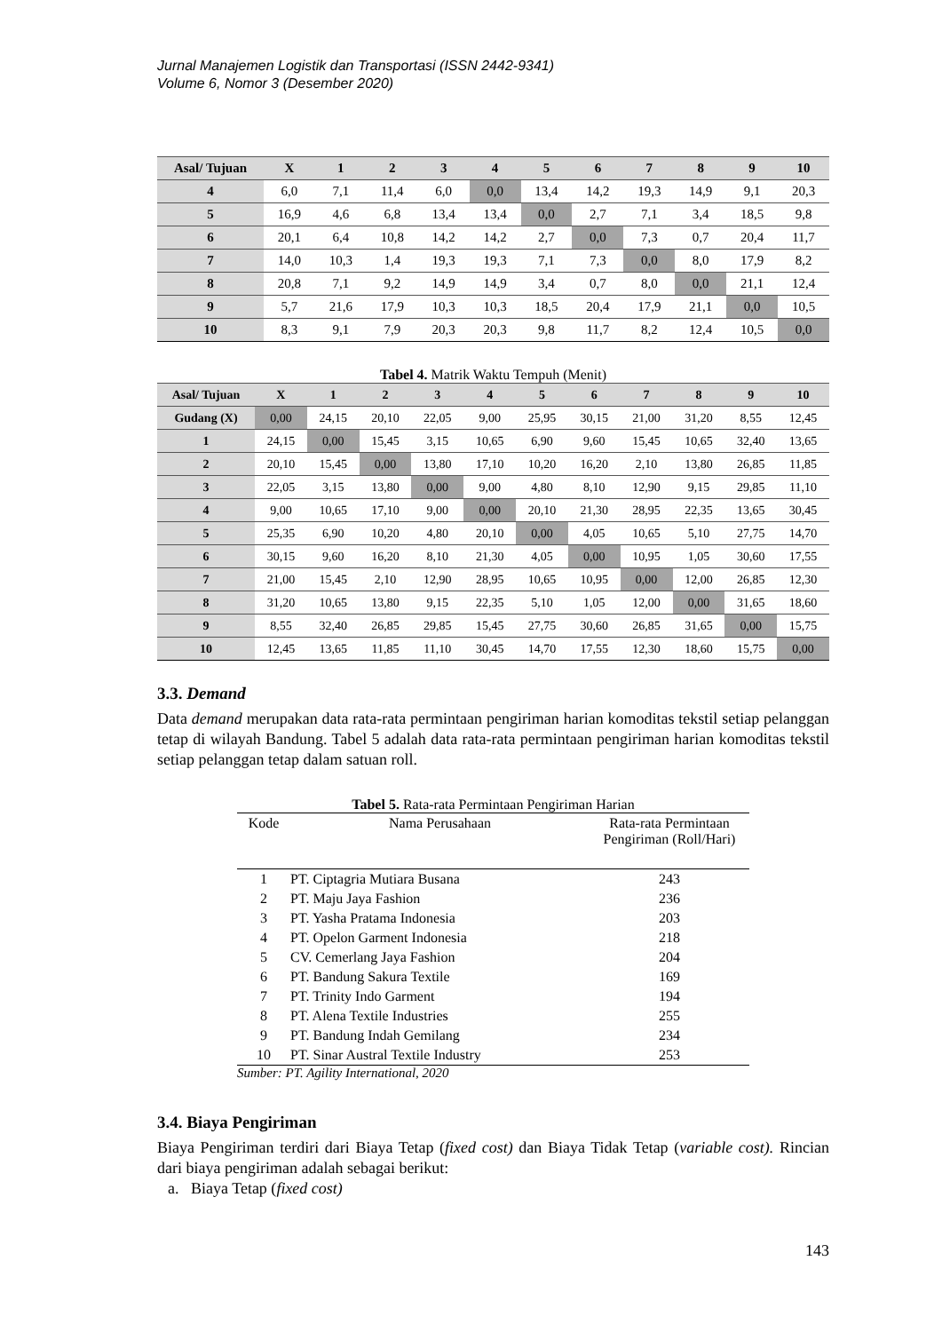Jurnal Manajemen Logistik dan Transportasi (ISSN 2442-9341)
Volume 6, Nomor 3 (Desember 2020)
| Asal/ Tujuan | X | 1 | 2 | 3 | 4 | 5 | 6 | 7 | 8 | 9 | 10 |
| --- | --- | --- | --- | --- | --- | --- | --- | --- | --- | --- | --- |
| 4 | 6,0 | 7,1 | 11,4 | 6,0 | 0,0 | 13,4 | 14,2 | 19,3 | 14,9 | 9,1 | 20,3 |
| 5 | 16,9 | 4,6 | 6,8 | 13,4 | 13,4 | 0,0 | 2,7 | 7,1 | 3,4 | 18,5 | 9,8 |
| 6 | 20,1 | 6,4 | 10,8 | 14,2 | 14,2 | 2,7 | 0,0 | 7,3 | 0,7 | 20,4 | 11,7 |
| 7 | 14,0 | 10,3 | 1,4 | 19,3 | 19,3 | 7,1 | 7,3 | 0,0 | 8,0 | 17,9 | 8,2 |
| 8 | 20,8 | 7,1 | 9,2 | 14,9 | 14,9 | 3,4 | 0,7 | 8,0 | 0,0 | 21,1 | 12,4 |
| 9 | 5,7 | 21,6 | 17,9 | 10,3 | 10,3 | 18,5 | 20,4 | 17,9 | 21,1 | 0,0 | 10,5 |
| 10 | 8,3 | 9,1 | 7,9 | 20,3 | 20,3 | 9,8 | 11,7 | 8,2 | 12,4 | 10,5 | 0,0 |
Tabel 4. Matrik Waktu Tempuh (Menit)
| Asal/ Tujuan | X | 1 | 2 | 3 | 4 | 5 | 6 | 7 | 8 | 9 | 10 |
| --- | --- | --- | --- | --- | --- | --- | --- | --- | --- | --- | --- |
| Gudang (X) | 0,00 | 24,15 | 20,10 | 22,05 | 9,00 | 25,95 | 30,15 | 21,00 | 31,20 | 8,55 | 12,45 |
| 1 | 24,15 | 0,00 | 15,45 | 3,15 | 10,65 | 6,90 | 9,60 | 15,45 | 10,65 | 32,40 | 13,65 |
| 2 | 20,10 | 15,45 | 0,00 | 13,80 | 17,10 | 10,20 | 16,20 | 2,10 | 13,80 | 26,85 | 11,85 |
| 3 | 22,05 | 3,15 | 13,80 | 0,00 | 9,00 | 4,80 | 8,10 | 12,90 | 9,15 | 29,85 | 11,10 |
| 4 | 9,00 | 10,65 | 17,10 | 9,00 | 0,00 | 20,10 | 21,30 | 28,95 | 22,35 | 13,65 | 30,45 |
| 5 | 25,35 | 6,90 | 10,20 | 4,80 | 20,10 | 0,00 | 4,05 | 10,65 | 5,10 | 27,75 | 14,70 |
| 6 | 30,15 | 9,60 | 16,20 | 8,10 | 21,30 | 4,05 | 0,00 | 10,95 | 1,05 | 30,60 | 17,55 |
| 7 | 21,00 | 15,45 | 2,10 | 12,90 | 28,95 | 10,65 | 10,95 | 0,00 | 12,00 | 26,85 | 12,30 |
| 8 | 31,20 | 10,65 | 13,80 | 9,15 | 22,35 | 5,10 | 1,05 | 12,00 | 0,00 | 31,65 | 18,60 |
| 9 | 8,55 | 32,40 | 26,85 | 29,85 | 15,45 | 27,75 | 30,60 | 26,85 | 31,65 | 0,00 | 15,75 |
| 10 | 12,45 | 13,65 | 11,85 | 11,10 | 30,45 | 14,70 | 17,55 | 12,30 | 18,60 | 15,75 | 0,00 |
3.3. Demand
Data demand merupakan data rata-rata permintaan pengiriman harian komoditas tekstil setiap pelanggan tetap di wilayah Bandung. Tabel 5 adalah data rata-rata permintaan pengiriman harian komoditas tekstil setiap pelanggan tetap dalam satuan roll.
Tabel 5. Rata-rata Permintaan Pengiriman Harian
| Kode | Nama Perusahaan | Rata-rata Permintaan Pengiriman (Roll/Hari) |
| --- | --- | --- |
| 1 | PT. Ciptagria Mutiara Busana | 243 |
| 2 | PT. Maju Jaya Fashion | 236 |
| 3 | PT. Yasha Pratama Indonesia | 203 |
| 4 | PT. Opelon Garment Indonesia | 218 |
| 5 | CV. Cemerlang Jaya Fashion | 204 |
| 6 | PT. Bandung Sakura Textile | 169 |
| 7 | PT. Trinity Indo Garment | 194 |
| 8 | PT. Alena Textile Industries | 255 |
| 9 | PT. Bandung Indah Gemilang | 234 |
| 10 | PT. Sinar Austral Textile Industry | 253 |
Sumber: PT. Agility International, 2020
3.4. Biaya Pengiriman
Biaya Pengiriman terdiri dari Biaya Tetap (fixed cost) dan Biaya Tidak Tetap (variable cost). Rincian dari biaya pengiriman adalah sebagai berikut:
a. Biaya Tetap (fixed cost)
143